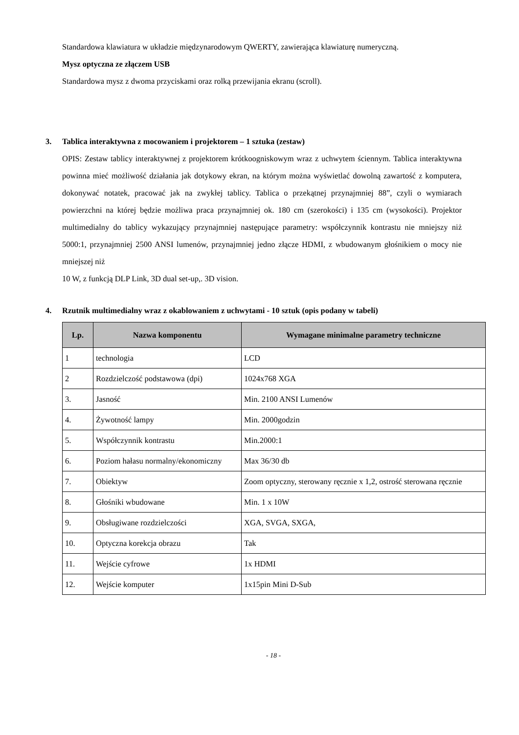Standardowa klawiatura w układzie międzynarodowym QWERTY, zawierająca klawiaturę numeryczną.
Mysz optyczna ze złączem USB
Standardowa mysz z dwoma przyciskami oraz rolką przewijania ekranu (scroll).
3. Tablica interaktywna z mocowaniem i projektorem – 1 sztuka (zestaw)
OPIS: Zestaw tablicy interaktywnej z projektorem krótkoogniskowym wraz z uchwytem ściennym. Tablica interaktywna powinna mieć możliwość działania jak dotykowy ekran, na którym można wyświetlać dowolną zawartość z komputera, dokonywać notatek, pracować jak na zwykłej tablicy. Tablica o przekątnej przynajmniej 88”, czyli o wymiarach powierzchni na której będzie możliwa praca przynajmniej ok. 180 cm (szerokości) i 135 cm (wysokości). Projektor multimedialny do tablicy wykazujący przynajmniej następujące parametry: współczynnik kontrastu nie mniejszy niż 5000:1, przynajmniej 2500 ANSI lumenów, przynajmniej jedno złącze HDMI, z wbudowanym głośnikiem o mocy nie mniejszej niż
10 W, z funkcją DLP Link, 3D dual set-up,. 3D vision.
4. Rzutnik multimedialny wraz z okablowaniem z uchwytami - 10 sztuk (opis podany w tabeli)
| Lp. | Nazwa komponentu | Wymagane minimalne parametry techniczne |
| --- | --- | --- |
| 1 | technologia | LCD |
| 2 | Rozdzielczość podstawowa (dpi) | 1024x768 XGA |
| 3. | Jasność | Min. 2100 ANSI Lumenów |
| 4. | Żywotność lampy | Min. 2000godzin |
| 5. | Współczynnik kontrastu | Min.2000:1 |
| 6. | Poziom hałasu normalny/ekonomiczny | Max 36/30 db |
| 7. | Obiektyw | Zoom optyczny, sterowany ręcznie x 1,2, ostrość sterowana ręcznie |
| 8. | Głośniki wbudowane | Min. 1 x 10W |
| 9. | Obsługiwane rozdzielczości | XGA, SVGA, SXGA, |
| 10. | Optyczna korekcja obrazu | Tak |
| 11. | Wejście cyfrowe | 1x HDMI |
| 12. | Wejście komputer | 1x15pin Mini D-Sub |
- 18 -